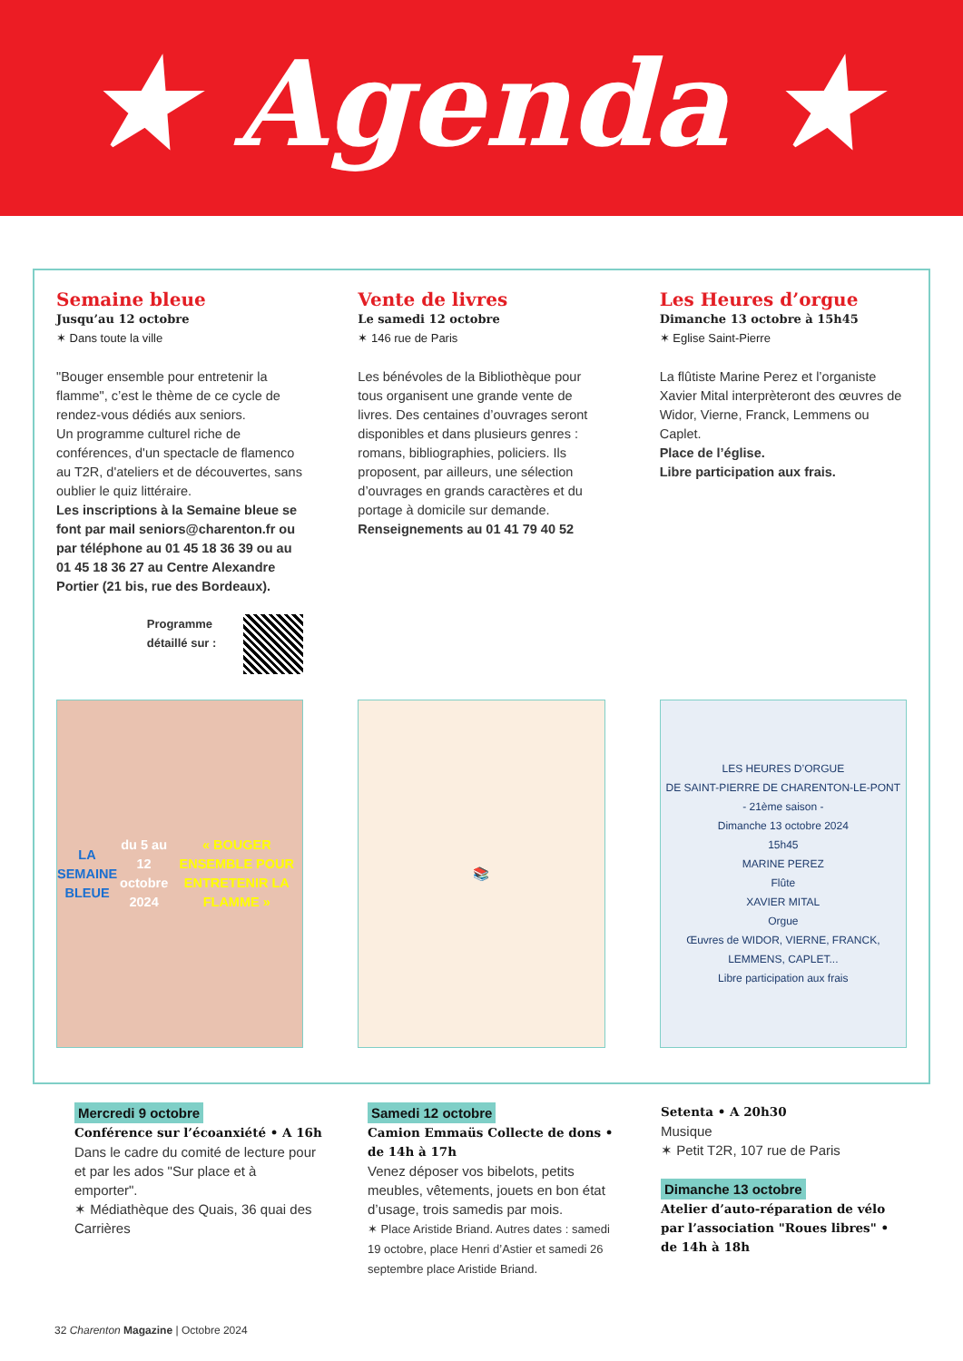★ Agenda ★
Semaine bleue
Jusqu’au 12 octobre
✶ Dans toute la ville
"Bouger ensemble pour entretenir la flamme", c’est le thème de ce cycle de rendez-vous dédiés aux seniors.
Un programme culturel riche de conférences, d'un spectacle de flamenco au T2R, d'ateliers et de découvertes, sans oublier le quiz littéraire.
Les inscriptions à la Semaine bleue se font par mail seniors@charenton.fr ou par téléphone au 01 45 18 36 39 ou au 01 45 18 36 27 au Centre Alexandre Portier (21 bis, rue des Bordeaux).
Programme
détaillé sur :
Vente de livres
Le samedi 12 octobre
✶ 146 rue de Paris
Les bénévoles de la Bibliothèque pour tous organisent une grande vente de livres. Des centaines d’ouvrages seront disponibles et dans plusieurs genres : romans, bibliographies, policiers. Ils proposent, par ailleurs, une sélection d’ouvrages en grands caractères et du portage à domicile sur demande.
Renseignements au 01 41 79 40 52
Les Heures d’orgue
Dimanche 13 octobre à 15h45
✶ Eglise Saint-Pierre
La flûtiste Marine Perez et l’organiste Xavier Mital interprèteront des œuvres de Widor, Vierne, Franck, Lemmens ou Caplet.
Place de l’église.
Libre participation aux frais.
LA
SEMAINE BLEUE
du 5 au 12 octobre 2024
« BOUGER ENSEMBLE POUR ENTRETENIR LA FLAMME »
📚
LES HEURES D’ORGUE
DE SAINT-PIERRE DE CHARENTON-LE-PONT
- 21ème saison -
Dimanche 13 octobre 2024
15h45
MARINE PEREZ
Flûte
XAVIER MITAL
Orgue
Œuvres de WIDOR, VIERNE, FRANCK, LEMMENS, CAPLET...
Libre participation aux frais
Mercredi 9 octobre
Conférence sur l’écoanxiété • A 16h
Dans le cadre du comité de lecture pour et par les ados "Sur place et à emporter".
✶ Médiathèque des Quais, 36 quai des Carrières
Samedi 12 octobre
Camion Emmaüs Collecte de dons • de 14h à 17h
Venez déposer vos bibelots, petits meubles, vêtements, jouets en bon état d’usage, trois samedis par mois.
✶ Place Aristide Briand. Autres dates : samedi 19 octobre, place Henri d’Astier et samedi 26 septembre place Aristide Briand.
Setenta • A 20h30
Musique
✶ Petit T2R, 107 rue de Paris
Dimanche 13 octobre
Atelier d’auto-réparation de vélo par l’association "Roues libres" • de 14h à 18h
32 Charenton Magazine | Octobre 2024